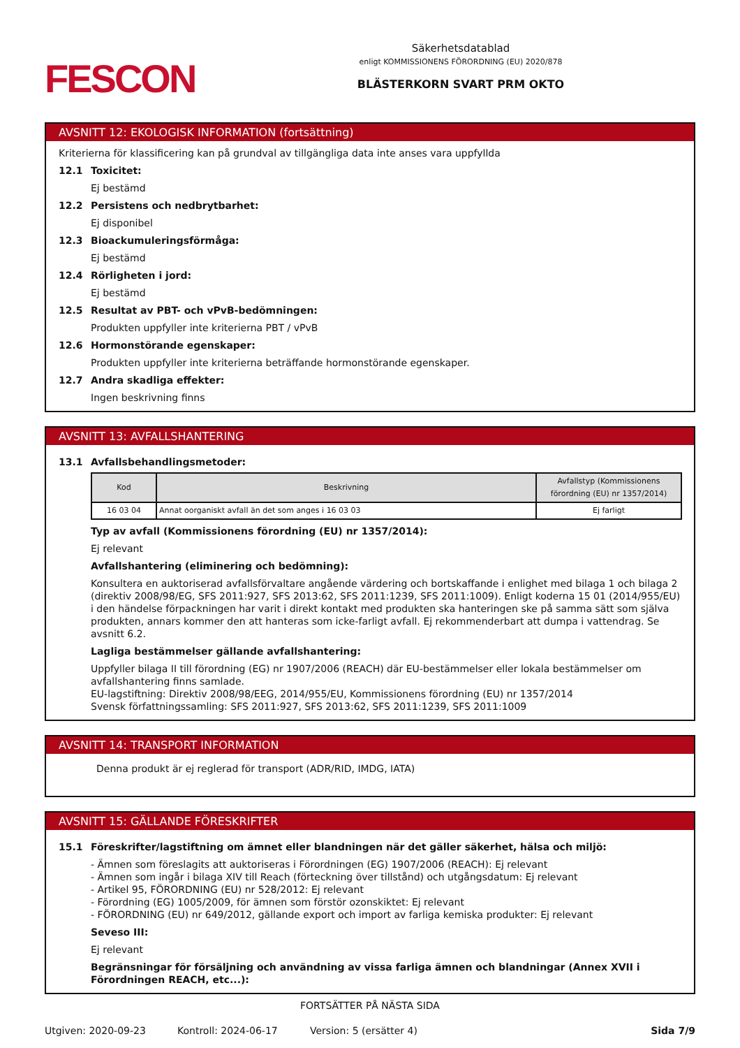FESCON
Säkerhetsdatablad
enligt KOMMISSIONENS FÖRORDNING (EU) 2020/878
BLÄSTERKORN SVART PRM OKTO
AVSNITT 12: EKOLOGISK INFORMATION (fortsättning)
Kriterierna för klassificering kan på grundval av tillgängliga data inte anses vara uppfyllda
12.1 Toxicitet:
Ej bestämd
12.2 Persistens och nedbrytbarhet:
Ej disponibel
12.3 Bioackumuleringsförmåga:
Ej bestämd
12.4 Rörligheten i jord:
Ej bestämd
12.5 Resultat av PBT- och vPvB-bedömningen:
Produkten uppfyller inte kriterierna PBT / vPvB
12.6 Hormonstörande egenskaper:
Produkten uppfyller inte kriterierna beträffande hormonstörande egenskaper.
12.7 Andra skadliga effekter:
Ingen beskrivning finns
AVSNITT 13: AVFALLSHANTERING
13.1 Avfallsbehandlingsmetoder:
| Kod | Beskrivning | Avfallstyp (Kommissionens förordning (EU) nr 1357/2014) |
| --- | --- | --- |
| 16 03 04 | Annat oorganiskt avfall än det som anges i 16 03 03 | Ej farligt |
Typ av avfall (Kommissionens förordning (EU) nr 1357/2014):
Ej relevant
Avfallshantering (eliminering och bedömning):
Konsultera en auktoriserad avfallsförvaltare angående värdering och bortskaffande i enlighet med bilaga 1 och bilaga 2 (direktiv 2008/98/EG, SFS 2011:927, SFS 2013:62, SFS 2011:1239, SFS 2011:1009). Enligt koderna 15 01 (2014/955/EU) i den händelse förpackningen har varit i direkt kontakt med produkten ska hanteringen ske på samma sätt som själva produkten, annars kommer den att hanteras som icke-farligt avfall. Ej rekommenderbart att dumpa i vattendrag. Se avsnitt 6.2.
Lagliga bestämmelser gällande avfallshantering:
Uppfyller bilaga II till förordning (EG) nr 1907/2006 (REACH) där EU-bestämmelser eller lokala bestämmelser om avfallshantering finns samlade.
EU-lagstiftning: Direktiv 2008/98/EEG, 2014/955/EU, Kommissionens förordning (EU) nr 1357/2014
Svensk författningssamling: SFS 2011:927, SFS 2013:62, SFS 2011:1239, SFS 2011:1009
AVSNITT 14: TRANSPORT INFORMATION
Denna produkt är ej reglerad för transport (ADR/RID, IMDG, IATA)
AVSNITT 15: GÄLLANDE FÖRESKRIFTER
15.1 Föreskrifter/lagstiftning om ämnet eller blandningen när det gäller säkerhet, hälsa och miljö:
- Ämnen som föreslagits att auktoriseras i Förordningen (EG) 1907/2006 (REACH): Ej relevant
- Ämnen som ingår i bilaga XIV till Reach (förteckning över tillstånd) och utgångsdatum: Ej relevant
- Artikel 95, FÖRORDNING (EU) nr 528/2012: Ej relevant
- Förordning (EG) 1005/2009, för ämnen som förstör ozonskiktet: Ej relevant
- FÖRORDNING (EU) nr 649/2012, gällande export och import av farliga kemiska produkter: Ej relevant
Seveso III:
Ej relevant
Begränsningar för försäljning och användning av vissa farliga ämnen och blandningar (Annex XVII i Förordningen REACH, etc...):
FORTSÄTTER PÅ NÄSTA SIDA
Utgiven: 2020-09-23 Kontroll: 2024-06-17 Version: 5 (ersätter 4) Sida 7/9